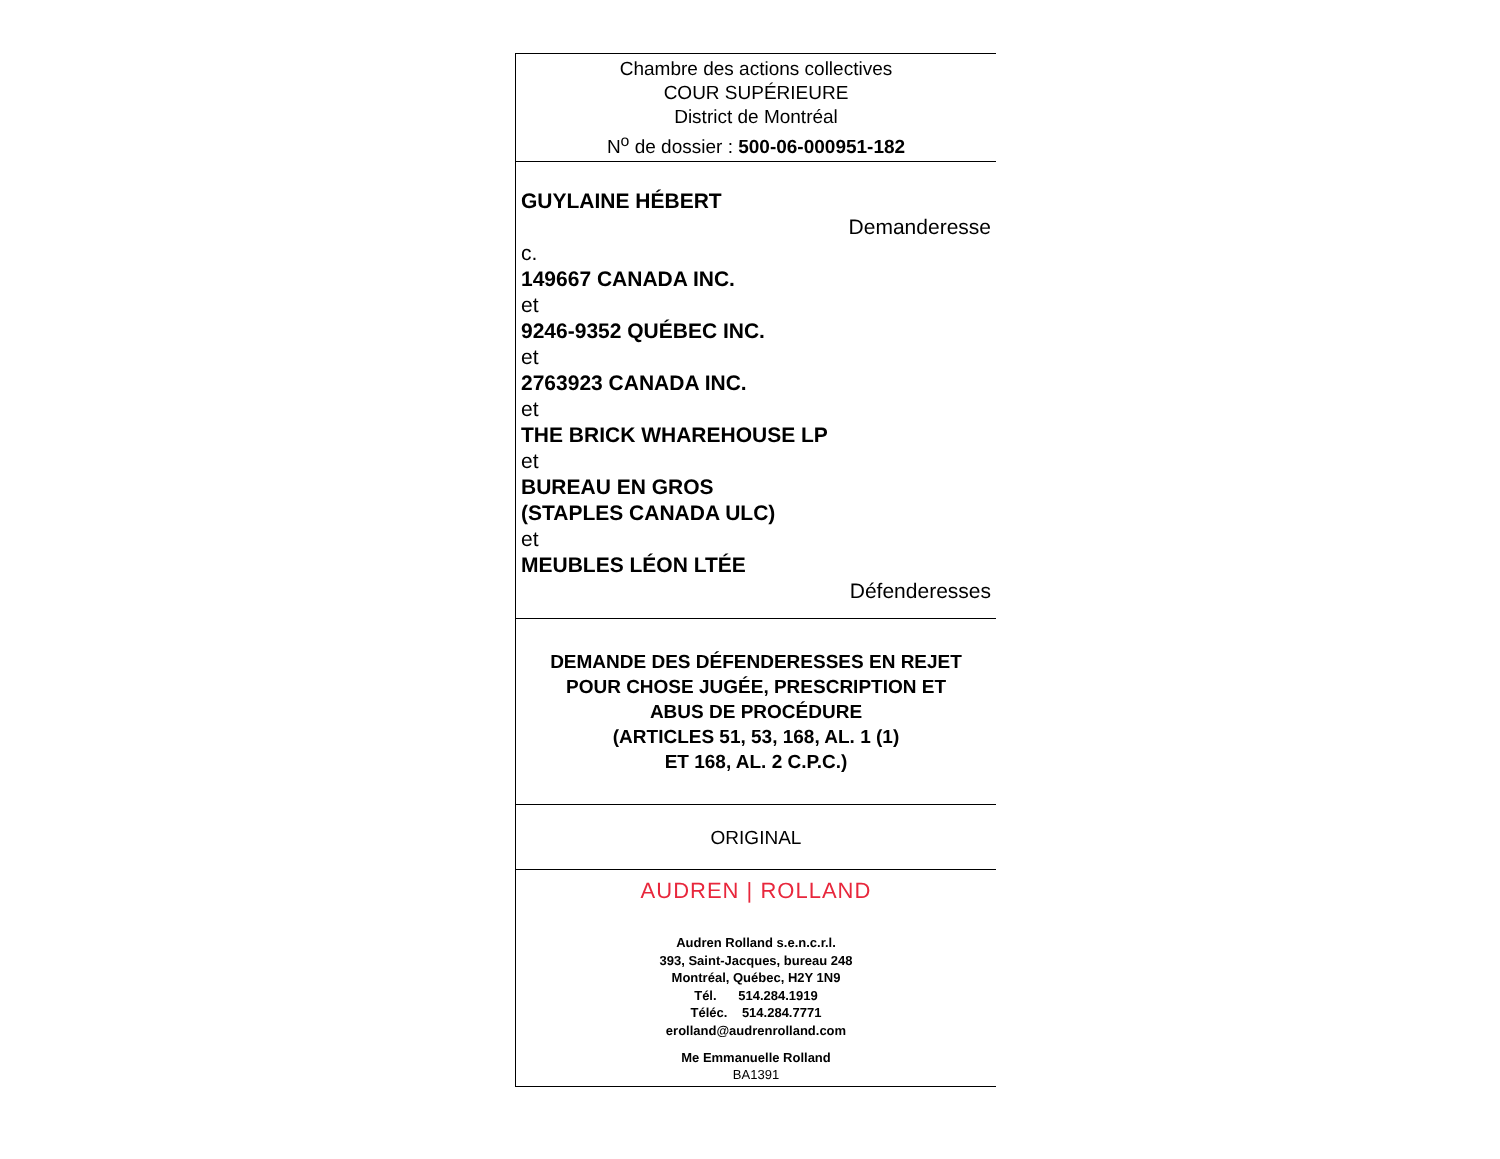Chambre des actions collectives
COUR SUPÉRIEURE
District de Montréal
N<sup>o</sup> de dossier : 500-06-000951-182
GUYLAINE HÉBERT
Demanderesse
c.
149667 CANADA INC.
et
9246-9352 QUÉBEC INC.
et
2763923 CANADA INC.
et
THE BRICK WHAREHOUSE LP
et
BUREAU EN GROS
(STAPLES CANADA ULC)
et
MEUBLES LÉON LTÉE
Défenderesses
DEMANDE DES DÉFENDERESSES EN REJET
POUR CHOSE JUGÉE, PRESCRIPTION ET
ABUS DE PROCÉDURE
(ARTICLES 51, 53, 168, AL. 1 (1)
ET 168, AL. 2 C.P.C.)
ORIGINAL
AUDREN | ROLLAND
Audren Rolland s.e.n.c.r.l.
393, Saint-Jacques, bureau 248
Montréal, Québec, H2Y 1N9
Tél. 514.284.1919
Téléc. 514.284.7771
erolland@audrenrolland.com
Me Emmanuelle Rolland
BA1391